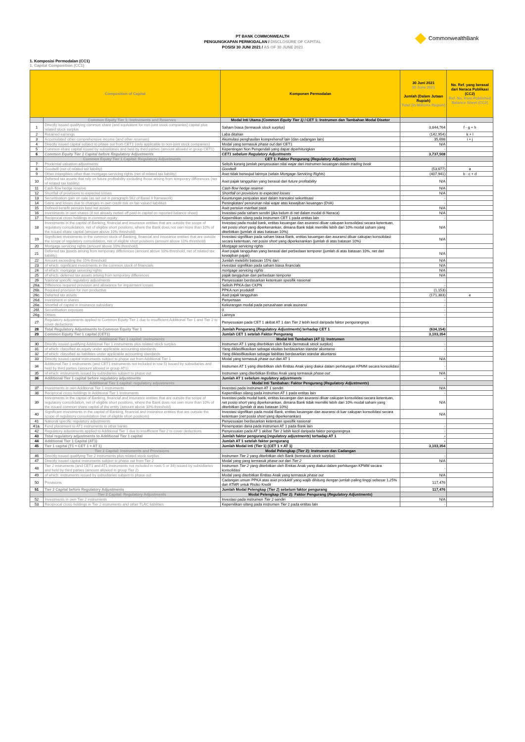CommonwealthBank
PT BANK COMMONWEALTH
PENGUNGKAPAN PERMODALAN / DISCLOSURE OF CAPITAL
POSISI 30 JUNI 2021 / AS OF 30 JUNE 2021
1. Komposisi Permodalan (CC1)
1. Capital Composition (CC1)
| Composition of Capital | | Komponen Permodalan | 30 Juni 2021 30 June 2021 Jumlah (Dalam Jutaan Rupiah) Total (In Millions Rupiah) | No. Ref. yang berasal dari Neraca Publikasi (CC2) Ref. No. from Published Balance Sheet (CC2) |
| --- | --- | --- | --- | --- |
| | Common Equity Tier 1: Instruments and Reserves | Modal Inti Utama (Common Equity Tier 1) / CET 1: Instrumen dan Tambahan Modal Disetor | | |
| 1 | Directly issued qualifying common share (and equivalent for non-joint stock companies) capital plus related stock surplus | Saham biasa (termasuk stock surplus ) | 3,844,764 | f - g + h |
| 2 | Retained earnings | Laba ditahan | (142,954) | k + l |
| 3 | Accumulated other comprehensive income (and other reserves) | Akumulasi penghasilan komprehensif lain (dan cadangan lain) | 35,698 | i + j |
| 4 | Directly issued capital subject to phase out from CET1 (only applicable to non-joint stock companies) | Modal yang termasuk phase out dari CET1 | N/A | |
| 5 | Common share capital issued by subsidiaries and held by third parties (amount allowed in group CET1) | Kepentingan Non Pengendali yang dapat diperhitungkan | - | |
| 6 | Common Equity Tier 1 Capital before Regulatory Adjustments | CET1 sebelum Regulatory Adjustments | 3,737,508 | |
| | Common Equity Tier 1 Capital: Regulatory Adjustments | CET 1: Faktor Pengurang ( Regulatory Adjustments ) | | |
| 7 | Prudential valuation adjustments | Selisih kurang jumlah penyesuaian nilai wajar dari instrumen keuangan dalam trading book | - | |
| 8 | Goodwill (net of related tax liability) | Goodwill | (53,677) | a |
| 9 | Other intangibles other than mortgage-servicing rights (net of related tax liability) | Aset tidak berwujud lainnya (selain Mortgage-Servicing Rights ) | (407,941) | b - c + d |
| 10 | Deferred tax assets that rely on future profitability excluding those arising from temporary differences (net of related tax liability) | Aset pajak tangguhan yang berasal dari future profitability | N/A | |
| 11 | Cash-flow hedge reserve | Cash-flow hedge reserve | N/A | |
| 12 | Shortfall of provisions to expected losses | Shortfall on provisions to expected losses | N/A | |
| 13 | Securitisation gain on sale (as set out in paragraph 562 of Basel II framework) | Keuntungan penjualan aset dalam transaksi sekuritisasi | - | |
| 14 | Gains and losses due to changes in own credit risk on fair valued liabilities | Peningkatan/ penurunan nilai wajar atas kewajiban keuangan (DVA) | - | |
| 15 | Defined-benefit pension fund net assets | Aset pensiun manfaat pasti | N/A | |
| 16 | Investments in own shares (if not already netted off paid-in capital on reported balance sheet) | Investasi pada saham sendiri (jika belum di net dalam modal di Neraca) | N/A | |
| 17 | Reciprocal cross-holdings in common equity | Kepemilikan silang pada instrumen CET 1 pada entitas lain | - | |
| 18 | Investments in the capital of Banking, financial and insurance entities that are outside the scope of regulatory consolidation, net of eligible short positions, where the Bank does not own more than 10% of the issued share capital (amount above 10% threshold) | Investasi pada modal bank, entitas keuangan dan asuransi diluar cakupan konsolidasi secara ketentuan, net posisi short yang diperkenankan, dimana Bank tidak memiliki lebih dari 10% modal saham yang diterbitkan (jumlah di atas batasan 10%) | N/A | |
| 19 | Significant investments in the common stock of Banking, financial and insurance entities that are outside the scope of regulatory consolidation, net of eligible short positions (amount above 10% threshold) | Investasi signifikan pada saham biasa Bank, entitas keuangan dan asuransi diluar cakupan konsolidasi secara ketentuan, net posisi short yang diperkenankan (jumlah di atas batasan 10%) | N/A | |
| 20 | Mortgage servicing rights (amount above 10% threshold) | Mortgage servicing rights | | |
| 21 | Deferred tax assets arising from temporary differences (amount above 10% threshold, net of related tax liability) | Aset pajak tangguhan yang berasal dari perbedaan temporer (jumlah di atas batasan 10%, net dari kewajiban pajak) | N/A | |
| 22 | Amount exceeding the 15% threshold | Jumlah melebihi batasan 15% dari: | N/A | |
| 23 | of which: significant investments in the common stock of financials | investasi signifikan pada saham biasa financials | N/A | |
| 24 | of which: mortgage servicing rights | mortgage servicing rights | N/A | |
| 25 | of which: deferred tax assets arising from temporary differences | pajak tangguhan dari perbedaan temporer | N/A | |
| 26 | National specific regulatory adjustments | Penyesuaian berdasarkan ketentuan spesifik nasional | | |
| 26a. | Difference required provision and allowance for impairment losses | Selisih PPKA dan CKPN | - | |
| 26b. | Required provision for non productive | PPKA non produktif | (1,153) | |
| 26c. | Deferred tax assets | Aset pajak tangguhan | (171,383) | e |
| 26d. | Investment in shares | Penyertaan | - | |
| 26e. | Shortfall of capital in insurance subsidiary | Kekurangan modal pada perusahaan anak asuransi | - | |
| 26f. | Securitisation exposure | 0 | - | |
| 26g. | Others | Lainnya | - | |
| 27 | Regulatory adjustments applied to Common Equity Tier 1 due to insufficient Additional Tier 1 and Tier 2 to cover deductions | Penyesuaian pada CET 1 akibat AT 1 dan Tier 2 lebih kecil daripada faktor pengurangnya | - | |
| 28 | Total Regulatory Adjustments to Common Equity Tier 1 | Jumlah Pengurang ( Regulatory Adjustments ) terhadap CET 1 | (634,154) | |
| 29 | Common Equity Tier 1 capital (CET1) | Jumlah CET 1 setelah Faktor Pengurang | 3,103,354 | |
| | Additional Tier 1 capital: instruments | Modal Inti Tambahan (AT 1): Instrumen | | |
| 30 | Directly issued qualifying Additional Tier 1 instruments plus related stock surplus | Instrumen AT 1 yang diterbitkan oleh Bank (termasuk stock surplus ) | - | |
| 31 | of which: classified as equity under applicable accounting standards | Yang diklasifikasikan sebagai ekuitas berdasarkan standar akuntansi | - | |
| 32 | of which: classified as liabilities under applicable accounting standards | Yang diklasifikasikan sebagai liabilitas berdasarkan standar akuntansi | - | |
| 33 | Directly issued capital instruments subject to phase out from Additional Tier 1 | Modal yang termasuk phase out dari AT 1 | N/A | |
| 34 | Additional Tier 1 instruments (and CET1 instruments not included in row 5) issued by subsidiaries and held by third parties (amount allowed in group AT1) | Instrumen AT 1 yang diterbitkan oleh Entitas Anak yang diakui dalam perhitungan KPMM secara konsolidasi | - | |
| 35 | of which: instruments issued by subsidiaries subject to phase out | Instrumen yang diterbitkan Entitas Anak yang termasuk phase out | N/A | |
| 36 | Additional Tier 1 capital before regulatory adjustments | Jumlah AT 1 sebelum regulatory adjustments | - | |
| | Additional Tier 1 capital: regulatory adjustments | Modal Inti Tambahan: Faktor Pengurang ( Regulatory Adjustments ) | | |
| 37 | Investments in own Additional Tier 1 instruments | Investasi pada instrumen AT 1 sendiri | N/A | |
| 38 | Reciprocal cross-holdings in Additional Tier 1 instruments | Kepemilikan silang pada instrumen AT 1 pada entitas lain | - | |
| 39 | Investments in the capital of Banking, financial and insurance entities that are outside the scope of regulatory consolidation, net of eligible short positions, where the Bank does not own more than 10% of the issued common share capital of the entity (amount above 10% threshold) | Investasi pada modal bank, entitas keuangan dan asuransi diluar cakupan konsolidasi secara ketentuan, net posisi short yang diperkenankan, dimana Bank tidak memiliki lebih dari 10% modal saham yang diterbitkan (jumlah di atas batasan 10%) | N/A | |
| 40 | Significant investments in the capital of Banking, financial and insurance entities that are outside the scope of regulatory consolidation (net of eligible short positions) | Investasi signifikan pada modal Bank, entitas keuangan dan asuransi di luar cakupan konsolidasi secara ketentuan ( net posisi short yang diperkenankan) | N/A | |
| 41 | National specific regulatory adjustments | Penyesuaian berdasarkan ketentuan spesifik nasional | | |
| 41a. | Fund placement to AT1 instruments to other banks | Penempatan dana pada instrumen AT 1 pada Bank lain | - | |
| 42 | Regulatory adjustments applied to Additional Tier 1 due to insufficient Tier 2 to cover deductions | Penyesuaian pada AT 1 akibat Tier 2 lebih kecil daripada faktor pengurangnya | - | |
| 43 | Total regulatory adjustments to Additional Tier 1 capital | Jumlah faktor pengurang ( regulatory adjustments ) terhadap AT 1 | - | |
| 44 | Additional Tier 1 Capital (AT1) | Jumlah AT 1 setelah faktor pengurang | - | |
| 45 | Tier 1 capital (T1 = CET 1 + AT 1) | Jumlah Modal Inti ( Tier 1) (CET 1 + AT 1) | 3,103,354 | |
| | Tier 2 Capital: Instruments and Provisions | Modal Pelengkap ( Tier 2): Instrumen dan Cadangan | | |
| 46 | Directly issued qualifying Tier 2 instruments plus related stock surplus | Instrumen Tier 2 yang diterbitkan oleh Bank (termasuk stock surplus ) | - | |
| 47 | Directly issued capital instruments subject to phase out from Tier 2 | Modal yang yang termasuk phase out dari Tier 2 | N/A | |
| 48 | Tier 2 instruments (and CET1 and AT1 instruments not included in rows 5 or 34) issued by subsidiaries and held by third parties (amount allowed in group Tier 2) | Instrumen Tier 2 yang diterbitkan oleh Entitas Anak yang diakui dalam perhitungan KPMM secara konsolidasi | - | |
| 49 | of which: instruments issued by subsidiaries subject to phase out | Modal yang diterbitkan Entitas Anak yang termasuk phase out | N/A | |
| 50 | Provisions | Cadangan umum PPKA atas aset produktif yang wajib dihitung dengan jumlah paling tinggi sebesar 1,25% dari ATMR untuk Risiko Kredit | 117,476 | |
| 51 | Tier 2 Capital before Regulatory Adjustments | Jumlah Modal Pelengkap ( Tier 2 ) sebelum faktor pengurang | 117,476 | |
| | Tier 2 Capital: Regulatory Adjustments | Modal Pelengkap ( Tier 2): Faktor Pengurang ( Regulatory Adjustments ) | | |
| 52 | Investments in own Tier 2 instruments | Investasi pada instrumen Tier 2 sendiri | N/A | |
| 53 | Reciprocal cross-holdings in Tier 2 instruments and other TLAC liabilities | Kepemilikan silang pada instrumen Tier 2 pada entitas lain | - | |